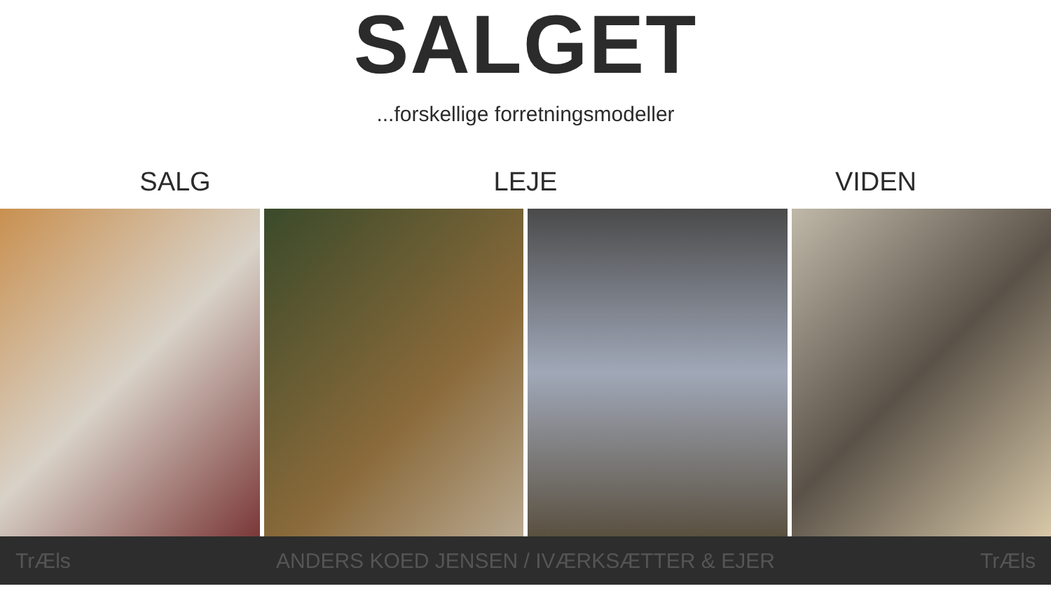SALGET
...forskellige forretningsmodeller
SALG LEJE VIDEN
TrÆls ANDERS KOED JENSEN / IVÆRKSÆTTER & EJER TrÆls